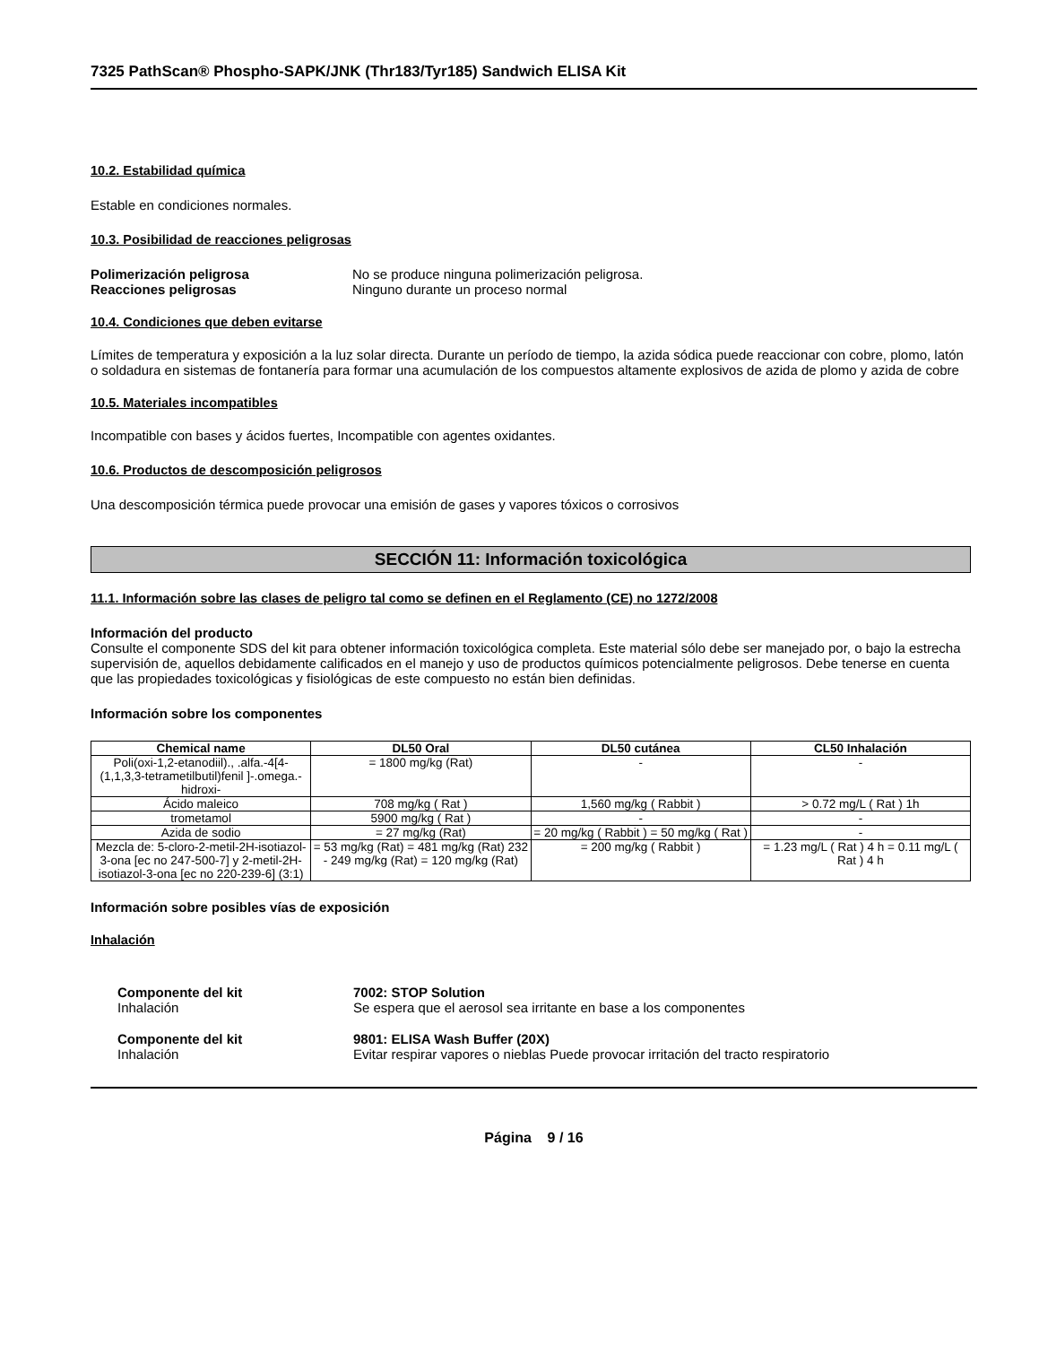7325 PathScan® Phospho-SAPK/JNK (Thr183/Tyr185) Sandwich ELISA Kit
10.2. Estabilidad química
Estable en condiciones normales.
10.3. Posibilidad de reacciones peligrosas
Polimerización peligrosa No se produce ninguna polimerización peligrosa.
Reacciones peligrosas Ninguno durante un proceso normal
10.4. Condiciones que deben evitarse
Límites de temperatura y exposición a la luz solar directa. Durante un período de tiempo, la azida sódica puede reaccionar con cobre, plomo, latón o soldadura en sistemas de fontanería para formar una acumulación de los compuestos altamente explosivos de azida de plomo y azida de cobre
10.5. Materiales incompatibles
Incompatible con bases y ácidos fuertes, Incompatible con agentes oxidantes.
10.6. Productos de descomposición peligrosos
Una descomposición térmica puede provocar una emisión de gases y vapores tóxicos o corrosivos
SECCIÓN 11: Información toxicológica
11.1. Información sobre las clases de peligro tal como se definen en el Reglamento (CE) no 1272/2008
Información del producto
Consulte el componente SDS del kit para obtener información toxicológica completa. Este material sólo debe ser manejado por, o bajo la estrecha supervisión de, aquellos debidamente calificados en el manejo y uso de productos químicos potencialmente peligrosos. Debe tenerse en cuenta que las propiedades toxicológicas y fisiológicas de este compuesto no están bien definidas.
Información sobre los componentes
| Chemical name | DL50 Oral | DL50 cutánea | CL50 Inhalación |
| --- | --- | --- | --- |
| Poli(oxi-1,2-etanodiil)., .alfa.-4[4-(1,1,3,3-tetrametilbutil)fenil ]-.omega.-hidroxi- | = 1800 mg/kg (Rat) | - | - |
| Ácido maleico | 708 mg/kg ( Rat ) | 1,560 mg/kg ( Rabbit ) | > 0.72 mg/L ( Rat ) 1h |
| trometamol | 5900 mg/kg ( Rat ) | - | - |
| Azida de sodio | = 27 mg/kg (Rat) | = 20 mg/kg ( Rabbit ) = 50 mg/kg ( Rat ) | - |
| Mezcla de: 5-cloro-2-metil-2H-isotiazol-3-ona [ec no 247-500-7] y 2-metil-2H-isotiazol-3-ona [ec no 220-239-6] (3:1) | = 53 mg/kg (Rat) = 481 mg/kg (Rat) 232 - 249 mg/kg (Rat) = 120 mg/kg (Rat) | = 200 mg/kg ( Rabbit ) | = 1.23 mg/L ( Rat ) 4 h = 0.11 mg/L ( Rat ) 4 h |
Información sobre posibles vías de exposición
Inhalación
Componente del kit
Inhalación
7002: STOP Solution
Se espera que el aerosol sea irritante en base a los componentes
Componente del kit
Inhalación
9801: ELISA Wash Buffer (20X)
Evitar respirar vapores o nieblas Puede provocar irritación del tracto respiratorio
Página 9 / 16